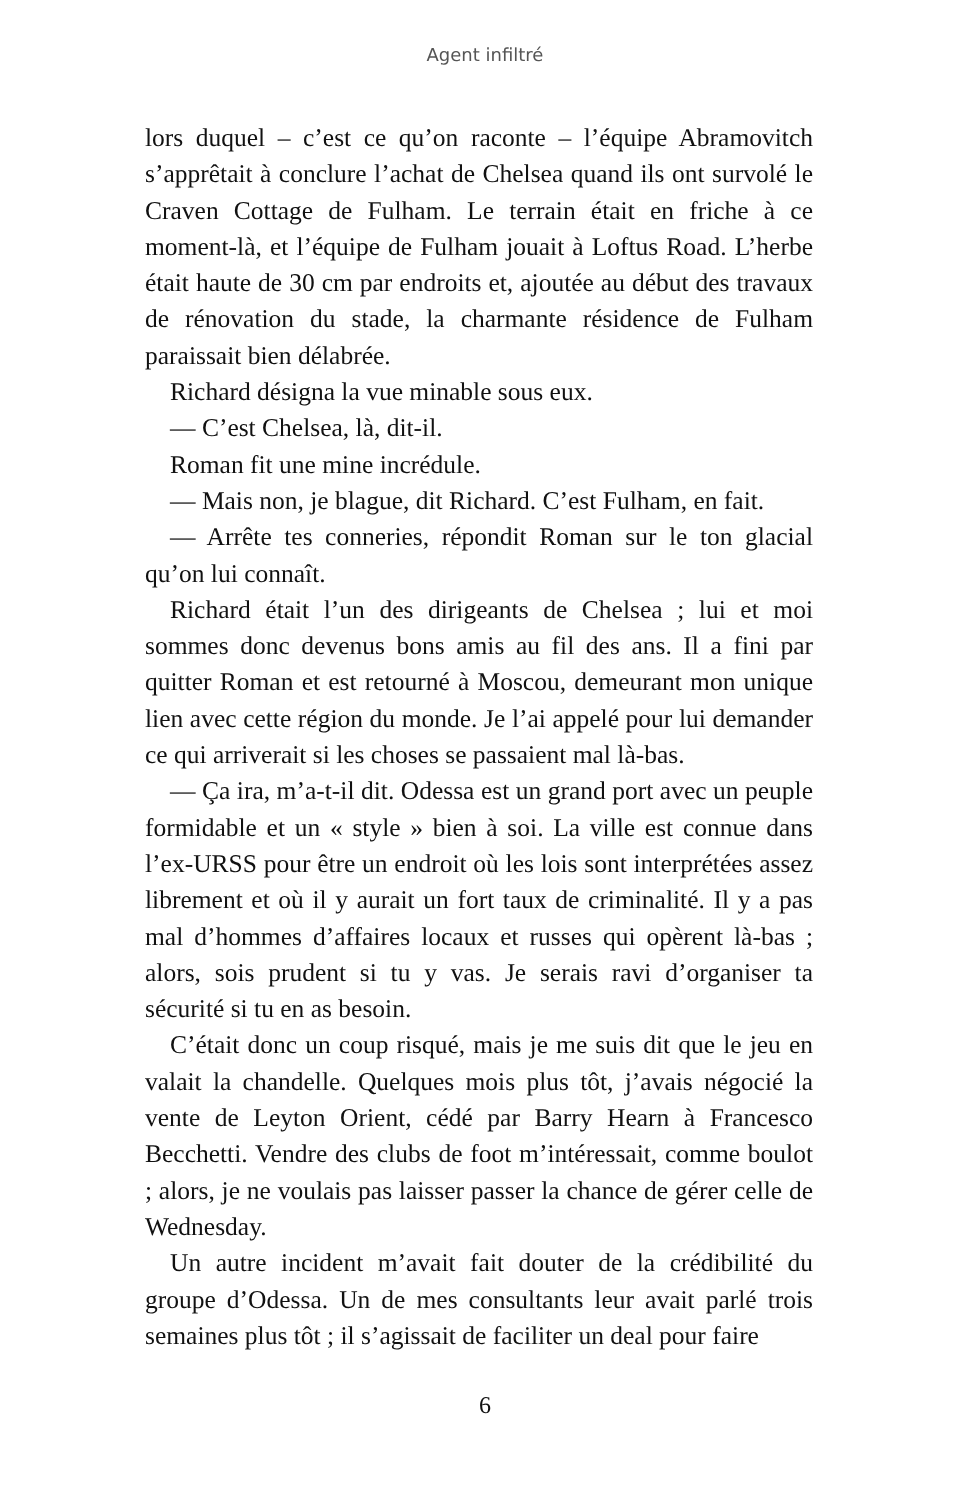Agent infiltré
lors duquel – c’est ce qu’on raconte – l’équipe Abramovitch s’apprêtait à conclure l’achat de Chelsea quand ils ont survolé le Craven Cottage de Fulham. Le terrain était en friche à ce moment-là, et l’équipe de Fulham jouait à Loftus Road. L’herbe était haute de 30 cm par endroits et, ajoutée au début des travaux de rénovation du stade, la charmante résidence de Fulham paraissait bien délabrée.
Richard désigna la vue minable sous eux.
— C’est Chelsea, là, dit-il.
Roman fit une mine incrédule.
— Mais non, je blague, dit Richard. C’est Fulham, en fait.
— Arrête tes conneries, répondit Roman sur le ton glacial qu’on lui connaît.
Richard était l’un des dirigeants de Chelsea ; lui et moi sommes donc devenus bons amis au fil des ans. Il a fini par quitter Roman et est retourné à Moscou, demeurant mon unique lien avec cette région du monde. Je l’ai appelé pour lui demander ce qui arriverait si les choses se passaient mal là-bas.
— Ça ira, m’a-t-il dit. Odessa est un grand port avec un peuple formidable et un « style » bien à soi. La ville est connue dans l’ex-URSS pour être un endroit où les lois sont interpré­tées assez librement et où il y aurait un fort taux de crimina­lité. Il y a pas mal d’hommes d’affaires locaux et russes qui opèrent là-bas ; alors, sois prudent si tu y vas. Je serais ravi d’organiser ta sécurité si tu en as besoin.
C’était donc un coup risqué, mais je me suis dit que le jeu en valait la chandelle. Quelques mois plus tôt, j’avais négocié la vente de Leyton Orient, cédé par Barry Hearn à Francesco Becchetti. Vendre des clubs de foot m’intéressait, comme boulot ; alors, je ne voulais pas laisser passer la chance de gérer celle de Wednesday.
Un autre incident m’avait fait douter de la crédibilité du groupe d’Odessa. Un de mes consultants leur avait parlé trois semaines plus tôt ; il s’agissait de faciliter un deal pour faire
6